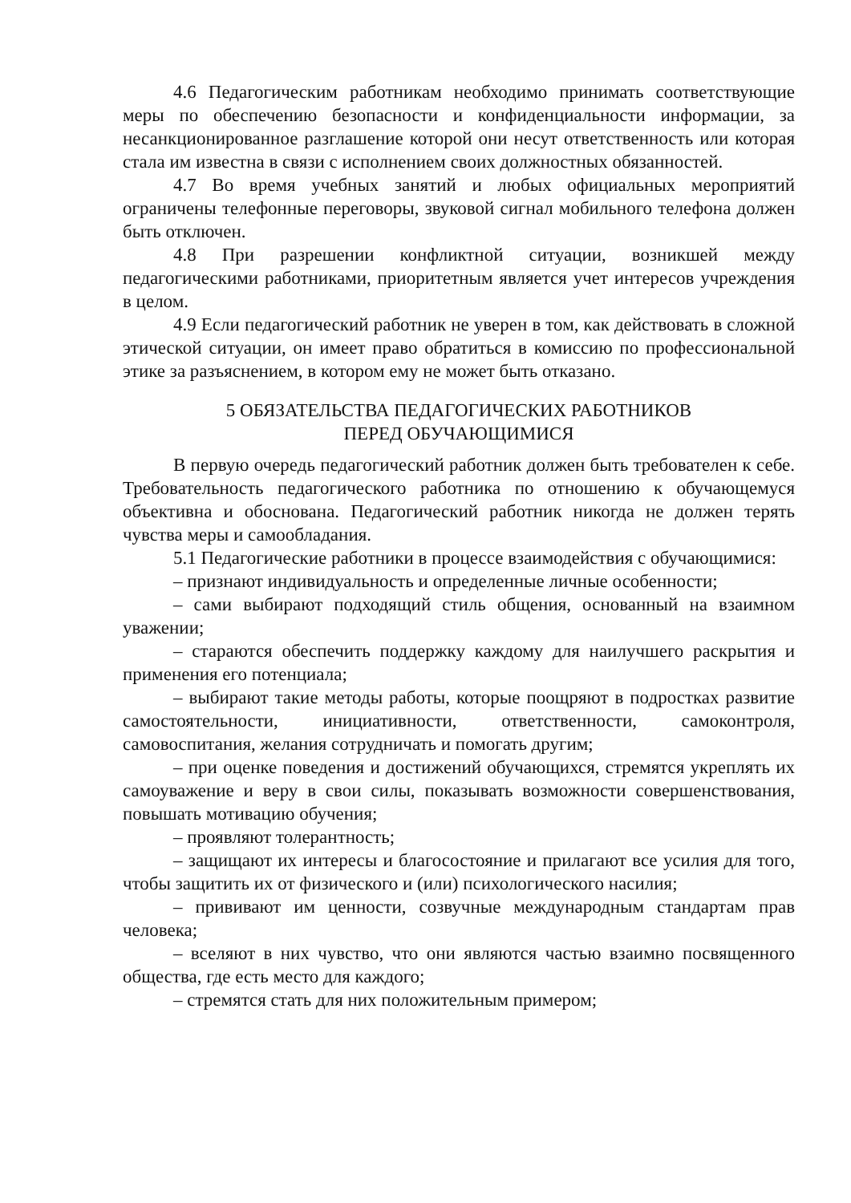4.6 Педагогическим работникам необходимо принимать соответствующие меры по обеспечению безопасности и конфиденциальности информации, за несанкционированное разглашение которой они несут ответственность или которая стала им известна в связи с исполнением своих должностных обязанностей.
4.7 Во время учебных занятий и любых официальных мероприятий ограничены телефонные переговоры, звуковой сигнал мобильного телефона должен быть отключен.
4.8 При разрешении конфликтной ситуации, возникшей между педагогическими работниками, приоритетным является учет интересов учреждения в целом.
4.9 Если педагогический работник не уверен в том, как действовать в сложной этической ситуации, он имеет право обратиться в комиссию по профессиональной этике за разъяснением, в котором ему не может быть отказано.
5 ОБЯЗАТЕЛЬСТВА ПЕДАГОГИЧЕСКИХ РАБОТНИКОВ
ПЕРЕД ОБУЧАЮЩИМИСЯ
В первую очередь педагогический работник должен быть требователен к себе. Требовательность педагогического работника по отношению к обучающемуся объективна и обоснована. Педагогический работник никогда не должен терять чувства меры и самообладания.
5.1 Педагогические работники в процессе взаимодействия с обучающимися:
– признают индивидуальность и определенные личные особенности;
– сами выбирают подходящий стиль общения, основанный на взаимном уважении;
– стараются обеспечить поддержку каждому для наилучшего раскрытия и применения его потенциала;
– выбирают такие методы работы, которые поощряют в подростках развитие самостоятельности, инициативности, ответственности, самоконтроля, самовоспитания, желания сотрудничать и помогать другим;
– при оценке поведения и достижений обучающихся, стремятся укреплять их самоуважение и веру в свои силы, показывать возможности совершенствования, повышать мотивацию обучения;
– проявляют толерантность;
– защищают их интересы и благосостояние и прилагают все усилия для того, чтобы защитить их от физического и (или) психологического насилия;
– прививают им ценности, созвучные международным стандартам прав человека;
– вселяют в них чувство, что они являются частью взаимно посвященного общества, где есть место для каждого;
– стремятся стать для них положительным примером;